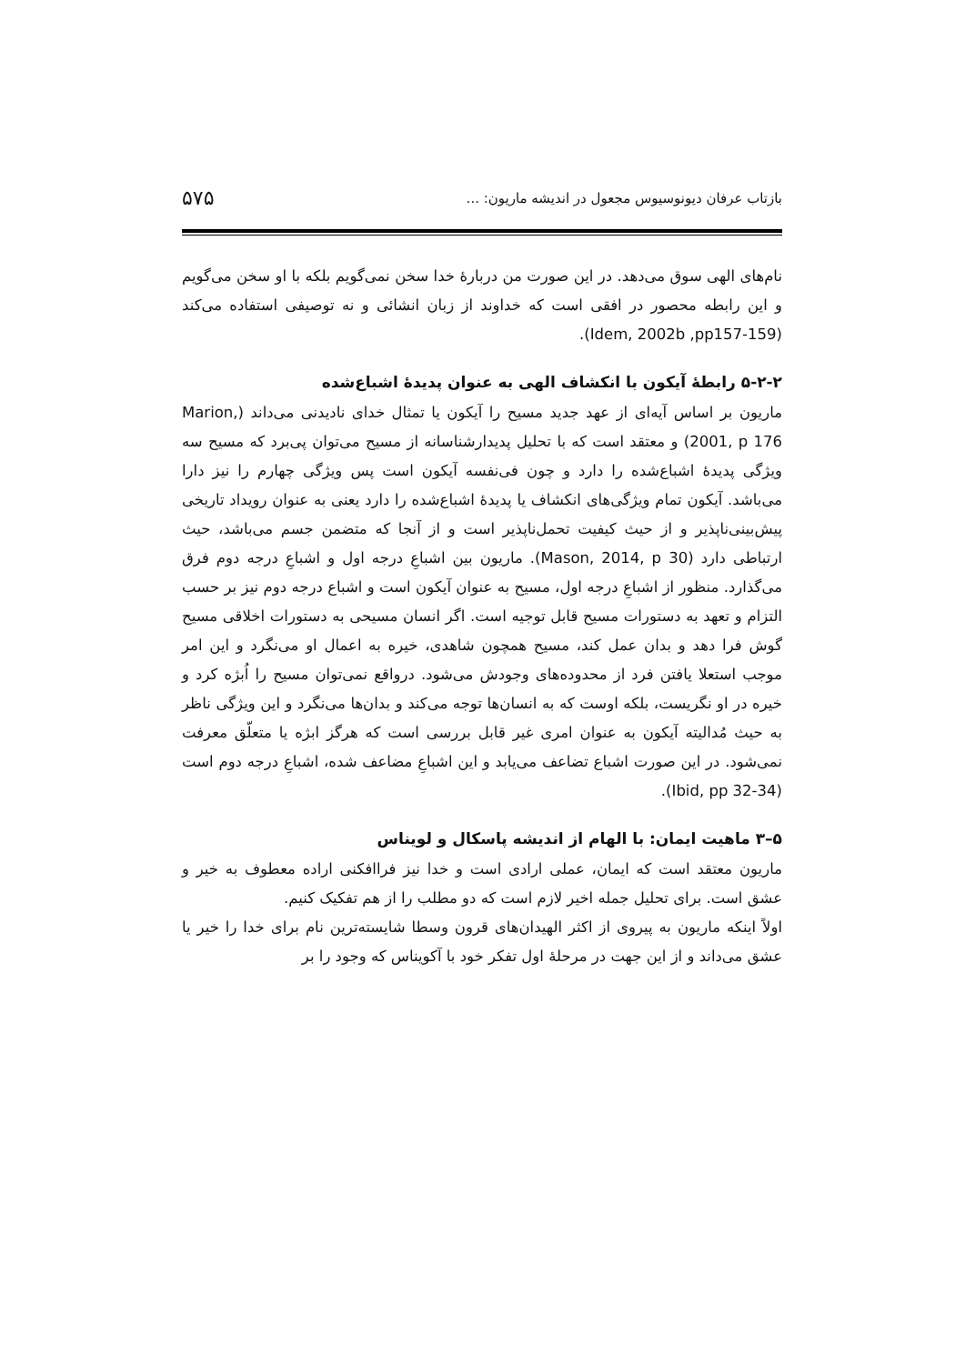بازتاب عرفان دیونوسیوس مجعول در اندیشه ماریون: ... ۵۷۵
نام‌های الهی سوق می‌دهد. در این صورت من دربارهٔ خدا سخن نمی‌گویم بلکه با او سخن می‌گویم و این رابطه محصور در افقی است که خداوند از زبان انشائی و نه توصیفی استفاده می‌کند (Idem, 2002b ,pp157-159).
۵-۲-۲ رابطهٔ آیکون با انکشاف الهی به عنوان پدیدهٔ اشباع‌شده
ماریون بر اساس آیه‌ای از عهد جدید مسیح را آیکون یا تمثال خدای نادیدنی می‌داند (Marion, 2001, p 176) و معتقد است که با تحلیل پدیدارشناسانه از مسیح می‌توان پی‌برد که مسیح سه ویژگی پدیدهٔ اشباع‌شده را دارد و چون فی‌نفسه آیکون است پس ویژگی چهارم را نیز دارا می‌باشد. آیکون تمام ویژگی‌های انکشاف یا پدیدهٔ اشباع‌شده را دارد یعنی به عنوان رویداد تاریخی پیش‌بینی‌ناپذیر و از حیث کیفیت تحمل‌ناپذیر است و از آنجا که متضمن جسم می‌باشد، حیث ارتباطی دارد (Mason, 2014, p 30). ماریون بین اشباعِ درجه اول و اشباعِ درجه دوم فرق می‌گذارد. منظور از اشباعِ درجه اول، مسیح به عنوان آیکون است و اشباع درجه دوم نیز بر حسب التزام و تعهد به دستورات مسیح قابل توجیه است. اگر انسان مسیحی به دستورات اخلاقی مسیح گوش فرا دهد و بدان عمل کند، مسیح همچون شاهدی، خیره به اعمال او می‌نگرد و این امر موجب استعلا یافتن فرد از محدوده‌های وجودش می‌شود. درواقع نمی‌توان مسیح را اُبژه کرد و خیره در او نگریست، بلکه اوست که به انسان‌ها توجه می‌کند و بدان‌ها می‌نگرد و این ویژگی ناظر به حیث مُدالیته آیکون به عنوان امری غیر قابل بررسی است که هرگز ابژه یا متعلّق معرفت نمی‌شود. در این صورت اشباع تضاعف می‌یابد و این اشباعِ مضاعف شده، اشباعِ درجه دوم است (Ibid, pp 32-34).
۵–۳ ماهیت ایمان: با الهام از اندیشه پاسکال و لویناس
ماریون معتقد است که ایمان، عملی ارادی است و خدا نیز فراافکنی اراده معطوف به خیر و عشق است. برای تحلیل جمله اخیر لازم است که دو مطلب را از هم تفکیک کنیم.
اولاً اینکه ماریون به پیروی از اکثر الهیدان‌های قرون وسطا شایسته‌ترین نام برای خدا را خیر یا عشق می‌داند و از این جهت در مرحلهٔ اول تفکر خود با آکویناس که وجود را بر